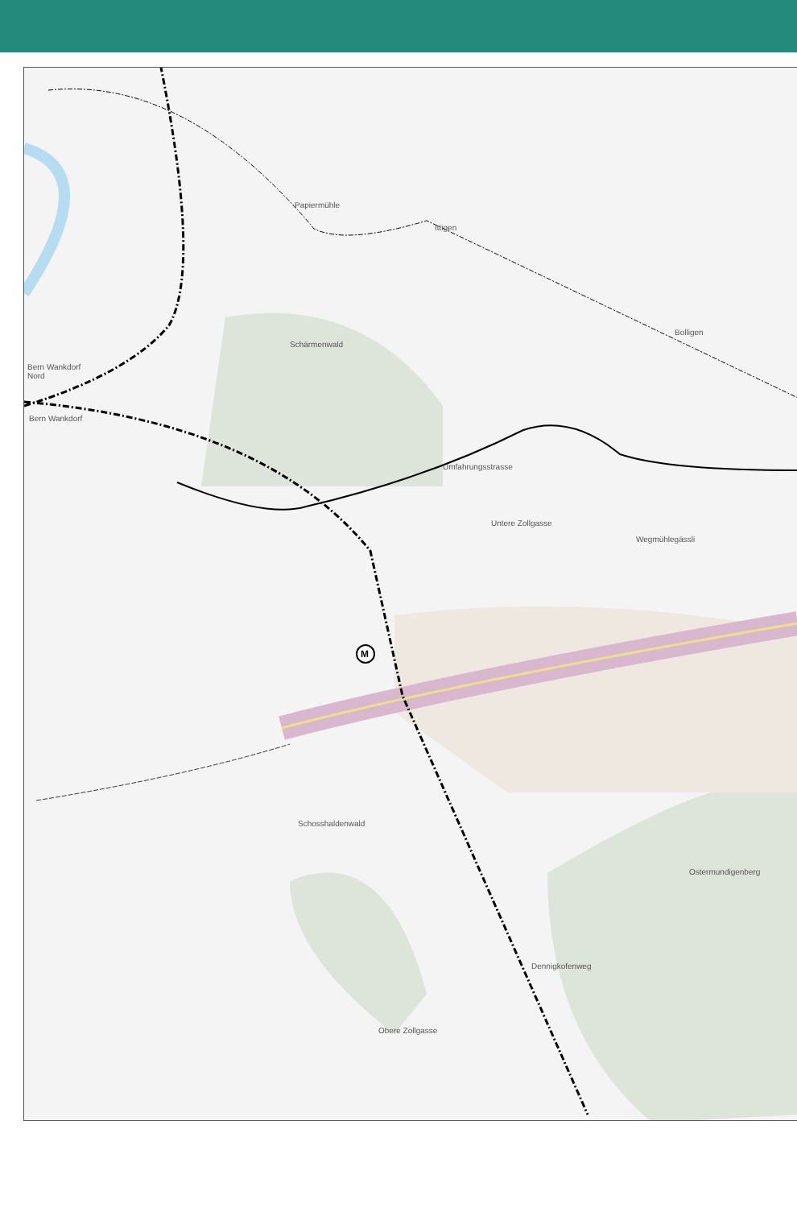Papiermühle
Ittigen
Bolligen
Schärmenwald
Bern Wankdorf
Nord
Bern Wankdorf
Umfahrungsstrasse
Untere Zollgasse
Wegmühlegässli
M
Schosshaldenwald
Ostermundigenberg
Dennigkofenweg
Obere Zollgasse